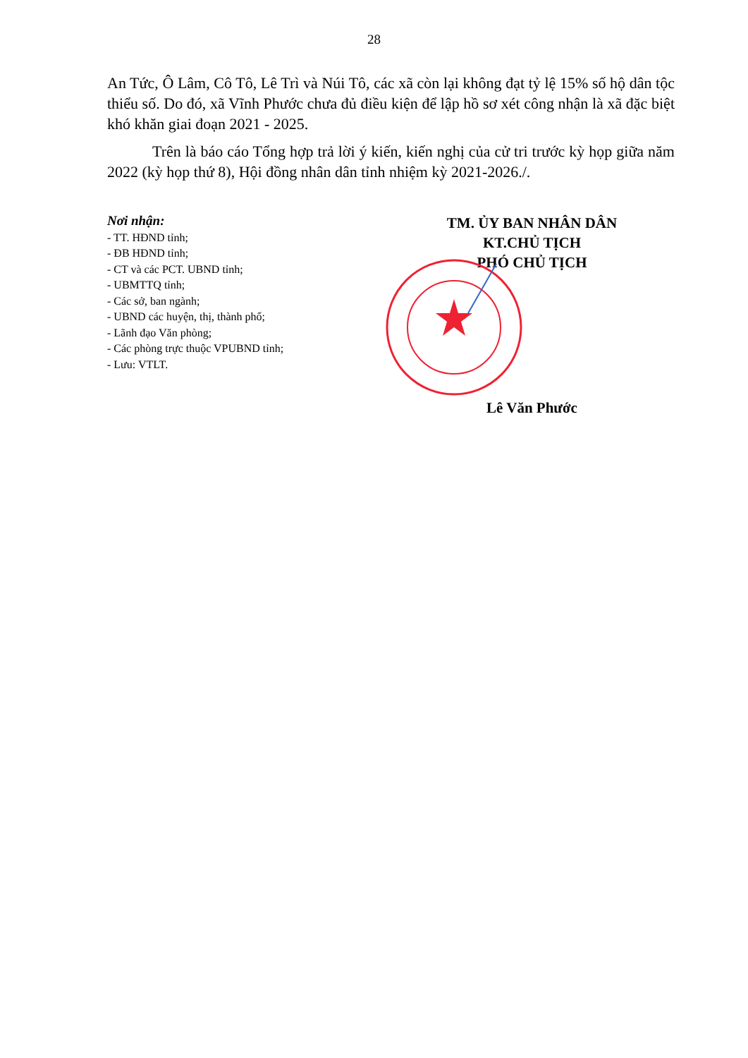28
An Tức, Ô Lâm, Cô Tô, Lê Trì và Núi Tô, các xã còn lại không đạt tỷ lệ 15% số hộ dân tộc thiểu số. Do đó, xã Vĩnh Phước chưa đủ điều kiện để lập hồ sơ xét công nhận là xã đặc biệt khó khăn giai đoạn 2021 - 2025.
Trên là báo cáo Tổng hợp trả lời ý kiến, kiến nghị của cử tri trước kỳ họp giữa năm 2022 (kỳ họp thứ 8), Hội đồng nhân dân tỉnh nhiệm kỳ 2021-2026./.
Nơi nhận:
- TT. HĐND tỉnh;
- ĐB HĐND tỉnh;
- CT và các PCT. UBND tỉnh;
- UBMTTQ tỉnh;
- Các sở, ban ngành;
- UBND các huyện, thị, thành phố;
- Lãnh đạo Văn phòng;
- Các phòng trực thuộc VPUBND tỉnh;
- Lưu: VTLT.
TM. ỦY BAN NHÂN DÂN
KT.CHỦ TỊCH
PHÓ CHỦ TỊCH
Lê Văn Phước